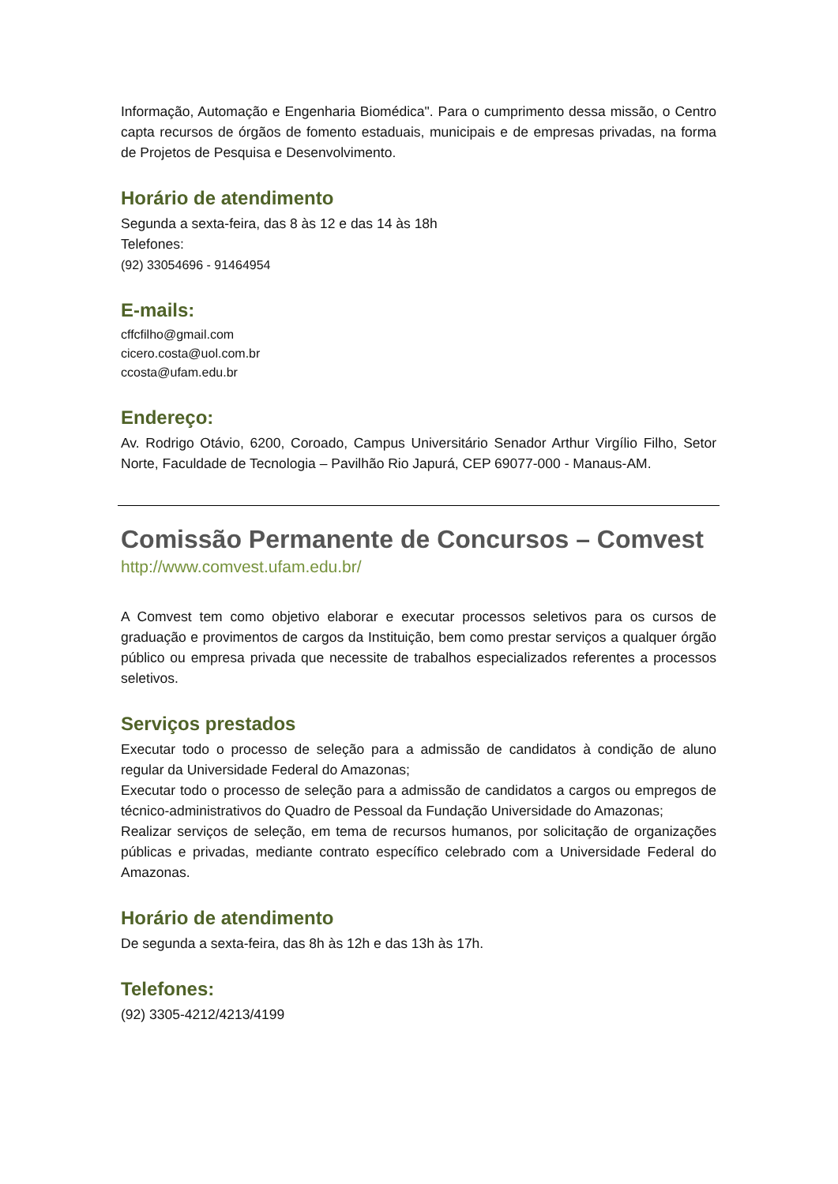Informação, Automação e Engenharia Biomédica". Para o cumprimento dessa missão, o Centro capta recursos de órgãos de fomento estaduais, municipais e de empresas privadas, na forma de Projetos de Pesquisa e Desenvolvimento.
Horário de atendimento
Segunda a sexta-feira, das 8 às 12 e das 14 às 18h
Telefones:
(92) 33054696 - 91464954
E-mails:
cffcfilho@gmail.com
cicero.costa@uol.com.br
ccosta@ufam.edu.br
Endereço:
Av. Rodrigo Otávio, 6200, Coroado, Campus Universitário Senador Arthur Virgílio Filho, Setor Norte, Faculdade de Tecnologia – Pavilhão Rio Japurá, CEP 69077-000 - Manaus-AM.
Comissão Permanente de Concursos – Comvest
http://www.comvest.ufam.edu.br/
A Comvest tem como objetivo elaborar e executar processos seletivos para os cursos de graduação e provimentos de cargos da Instituição, bem como prestar serviços a qualquer órgão público ou empresa privada que necessite de trabalhos especializados referentes a processos seletivos.
Serviços prestados
Executar todo o processo de seleção para a admissão de candidatos à condição de aluno regular da Universidade Federal do Amazonas;
Executar todo o processo de seleção para a admissão de candidatos a cargos ou empregos de técnico-administrativos do Quadro de Pessoal da Fundação Universidade do Amazonas;
Realizar serviços de seleção, em tema de recursos humanos, por solicitação de organizações públicas e privadas, mediante contrato específico celebrado com a Universidade Federal do Amazonas.
Horário de atendimento
De segunda a sexta-feira, das 8h às 12h e das 13h às 17h.
Telefones:
(92) 3305-4212/4213/4199